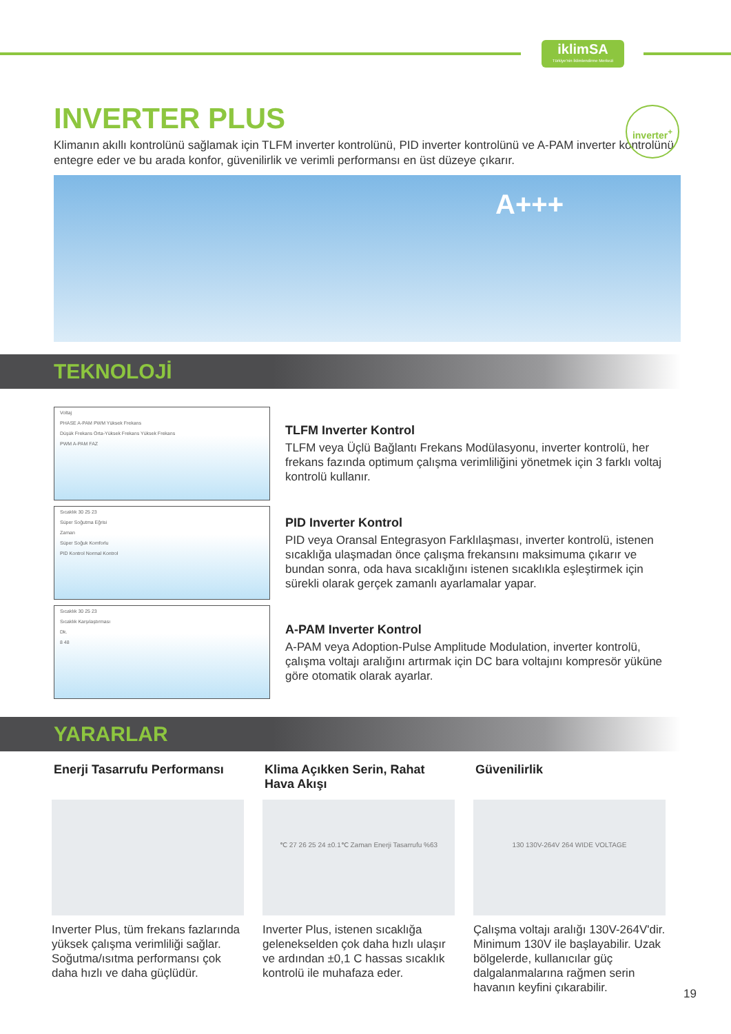iklimSA
Türkiye'nin İklimlendirme Merkezi
INVERTER PLUS
inverter<sup>+</sup>
Klimanın akıllı kontrolünü sağlamak için TLFM inverter kontrolünü, PID inverter kontrolünü ve A-PAM inverter kontrolünü entegre eder ve bu arada konfor, güvenilirlik ve verimli performansı en üst düzeye çıkarır.
A+++
TEKNOLOJİ
Voltaj
PHASE A-PAM PWM Yüksek Frekans
Düşük Frekans Orta-Yüksek Frekans Yüksek Frekans
PWM A-PAM FAZ
Sıcaklık 30 25 23
Süper Soğutma Eğrisi
Zaman
Süper Soğuk Komforlu
PID Kontrol Normal Kontrol
Sıcaklık 30 25 23
Sıcaklık Karşılaştırması
Dk.
8 48
TLFM Inverter Kontrol
TLFM veya Üçlü Bağlantı Frekans Modülasyonu, inverter kontrolü, her frekans fazında optimum çalışma verimliliğini yönetmek için 3 farklı voltaj kontrolü kullanır.
PID Inverter Kontrol
PID veya Oransal Entegrasyon Farklılaşması, inverter kontrolü, istenen sıcaklığa ulaşmadan önce çalışma frekansını maksimuma çıkarır ve bundan sonra, oda hava sıcaklığını istenen sıcaklıkla eşleştirmek için sürekli olarak gerçek zamanlı ayarlamalar yapar.
A-PAM Inverter Kontrol
A-PAM veya Adoption-Pulse Amplitude Modulation, inverter kontrolü, çalışma voltajı aralığını artırmak için DC bara voltajını kompresör yüküne göre otomatik olarak ayarlar.
YARARLAR
Enerji Tasarrufu Performansı
Inverter Plus, tüm frekans fazlarında yüksek çalışma verimliliği sağlar. Soğutma/ısıtma performansı çok daha hızlı ve daha güçlüdür.
Klima Açıkken Serin, Rahat Hava Akışı
℃ 27 26 25 24 ±0.1℃ Zaman Enerji Tasarrufu %63
Inverter Plus, istenen sıcaklığa gelenekselden çok daha hızlı ulaşır ve ardından ±0,1 C hassas sıcaklık kontrolü ile muhafaza eder.
Güvenilirlik
130 130V-264V 264 WIDE VOLTAGE
Çalışma voltajı aralığı 130V-264V'dir. Minimum 130V ile başlayabilir. Uzak bölgelerde, kullanıcılar güç dalgalanmalarına rağmen serin havanın keyfini çıkarabilir.
19